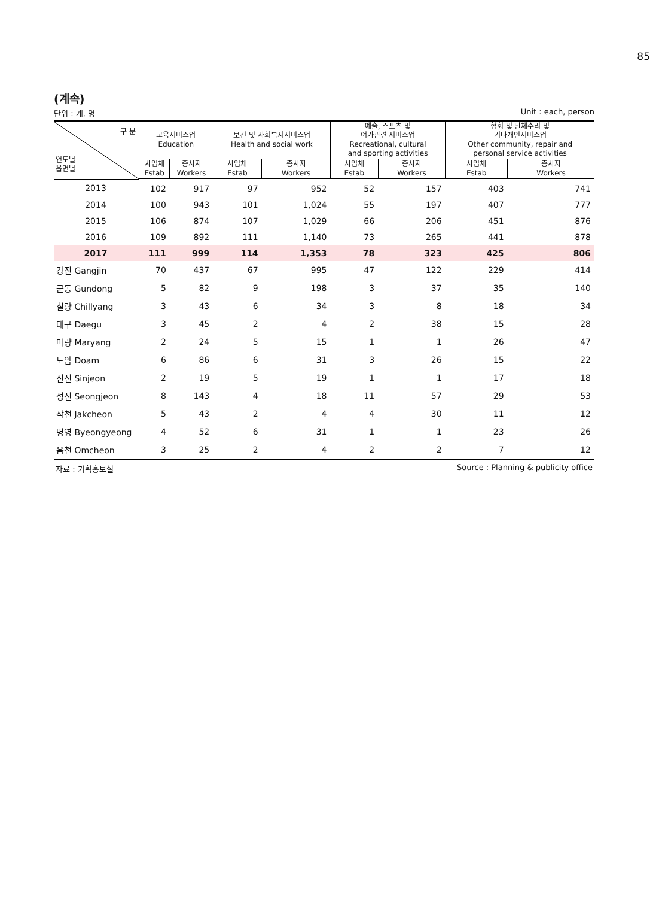85
(계속)
단위 : 개, 명 Unit : each, person
| 구 분 연도별 읍면별 | 교육서비스업 Education | | 보건 및 사회복지서비스업 Health and social work | | 예술, 스포츠 및 여가관련 서비스업 Recreational, cultural and sporting activities | | 협회 및 단체수리 및 기타개인서비스업 Other community, repair and personal service activities | |
| --- | --- | --- | --- | --- | --- | --- | --- | --- |
| | 사업체 Estab | 종사자 Workers | 사업체 Estab | 종사자 Workers | 사업체 Estab | 종사자 Workers | 사업체 Estab | 종사자 Workers |
| 2013 | 102 | 917 | 97 | 952 | 52 | 157 | 403 | 741 |
| 2014 | 100 | 943 | 101 | 1,024 | 55 | 197 | 407 | 777 |
| 2015 | 106 | 874 | 107 | 1,029 | 66 | 206 | 451 | 876 |
| 2016 | 109 | 892 | 111 | 1,140 | 73 | 265 | 441 | 878 |
| 2017 | 111 | 999 | 114 | 1,353 | 78 | 323 | 425 | 806 |
| 강진 Gangjin | 70 | 437 | 67 | 995 | 47 | 122 | 229 | 414 |
| 군동 Gundong | 5 | 82 | 9 | 198 | 3 | 37 | 35 | 140 |
| 칠량 Chillyang | 3 | 43 | 6 | 34 | 3 | 8 | 18 | 34 |
| 대구 Daegu | 3 | 45 | 2 | 4 | 2 | 38 | 15 | 28 |
| 마량 Maryang | 2 | 24 | 5 | 15 | 1 | 1 | 26 | 47 |
| 도암 Doam | 6 | 86 | 6 | 31 | 3 | 26 | 15 | 22 |
| 신전 Sinjeon | 2 | 19 | 5 | 19 | 1 | 1 | 17 | 18 |
| 성전 Seongjeon | 8 | 143 | 4 | 18 | 11 | 57 | 29 | 53 |
| 작천 Jakcheon | 5 | 43 | 2 | 4 | 4 | 30 | 11 | 12 |
| 병영 Byeongyeong | 4 | 52 | 6 | 31 | 1 | 1 | 23 | 26 |
| 옴천 Omcheon | 3 | 25 | 2 | 4 | 2 | 2 | 7 | 12 |
자료 : 기획홍보실 Source : Planning & publicity office